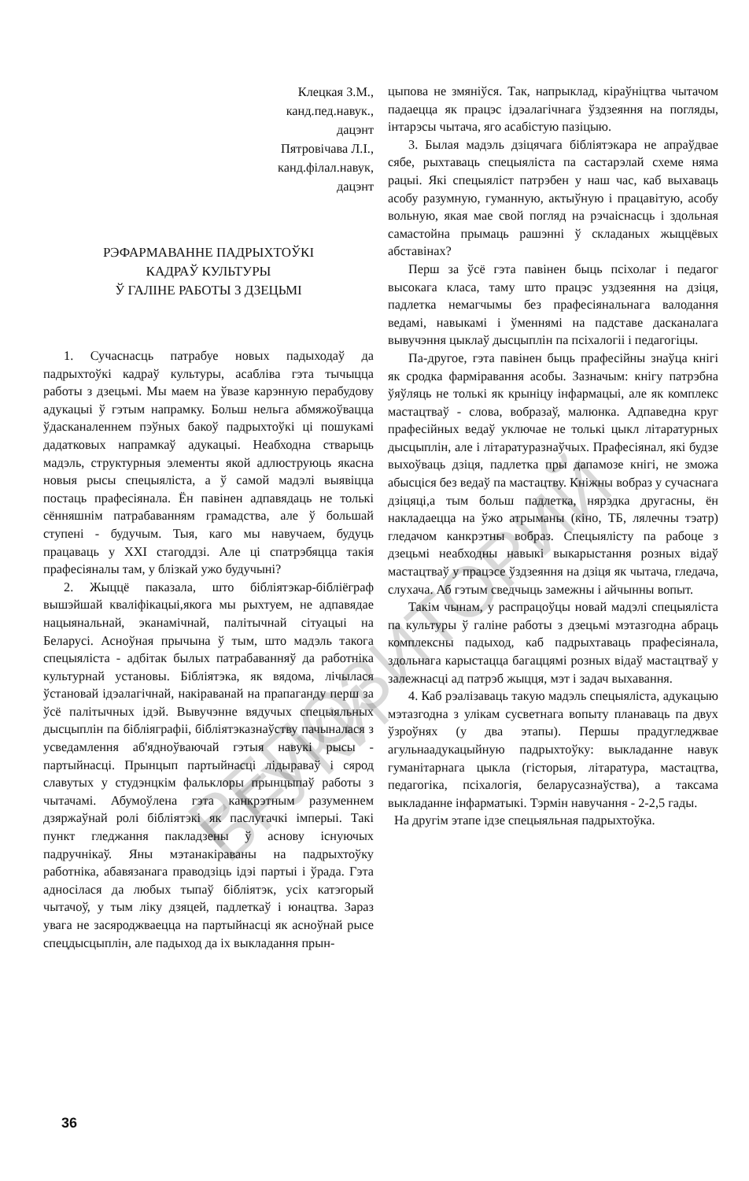Клецкая З.М.,
канд.пед.навук.,
дацэнт
Пятровічава Л.І.,
канд.філал.навук,
дацэнт
РЭФАРМАВАННЕ ПАДРЫХТОЎКІ
КАДРАЎ КУЛЬТУРЫ
Ў ГАЛІНЕ РАБОТЫ З ДЗЕЦЬМІ
1. Сучаснасць патрабуе новых падыходаў да падрыхтоўкі кадраў культуры, асабліва гэта тычыцца работы з дзецьмі. Мы маем на ўвазе карэнную перабудову адукацыі ў гэтым напрамку. Больш нельга абмяжоўвацца ўдасканаленнем пэўных бакоў падрыхтоўкі ці пошукамі дадатковых напрамкаў адукацыі. Неабходна стварыць мадэль, структурныя элементы якой адлюструюць якасна новыя рысы спецыяліста, а ў самой мадэлі выявіцца постаць прафесіянала. Ён павінен адпавядаць не толькі сённяшнім патрабаванням грамадства, але ў большай ступені - будучым. Тыя, каго мы навучаем, будуць працаваць у XXI стагоддзі. Але ці спатрэбяцца такія прафесіяналы там, у блізкай ужо будучыні?
2. Жыццё паказала, што бібліятэкар-бібліёграф вышэйшай кваліфікацыі,якога мы рыхтуем, не адпавядае нацыянальнай, эканамічнай, палітычнай сітуацыі на Беларусі. Асноўная прычына ў тым, што мадэль такога спецыяліста - адбітак былых патрабаванняў да работніка культурнай установы. Бібліятэка, як вядома, лічылася ўстановай ідэалагічнай, накіраванай на прапаганду перш за ўсё палітычных ідэй. Вывучэнне вядучых спецыяльных дысцыплін па бібліяграфіі, бібліятэказнаўству пачыналася з усведамлення аб'ядноўваючай гэтыя навукі рысы - партыйнасці. Прынцып партыйнасці лідыраваў і сярод славутых у студэнцкім фальклоры прынцыпаў работы з чытачамі. Абумоўлена гэта канкрэтным разуменнем дзяржаўнай ролі бібліятэкі як паслугачкі імперыі. Такі пункт гледжання пакладзены ў аснову існуючых падручнікаў. Яны мэтанакіраваны на падрыхтоўку работніка, абавязанага праводзіць ідэі партыі і ўрада. Гэта адносілася да любых тыпаў бібліятэк, усіх катэгорый чытачоў, у тым ліку дзяцей, падлеткаў і юнацтва. Зараз увага не засяроджваецца на партыйнасці як асноўнай рысе спецдысцыплін, але падыход да іх выкладання прын-
цыпова не змяніўся. Так, напрыклад, кіраўніцтва чытачом падаецца як працэс ідэалагічнага ўздзеяння на погляды, інтарэсы чытача, яго асабістую пазіцыю.
3. Былая мадэль дзіцячага бібліятэкара не апраўдвае сябе, рыхтаваць спецыяліста па састарэлай схеме няма рацыі. Які спецыяліст патрэбен у наш час, каб выхаваць асобу разумную, гуманную, актыўную і працавітую, асобу вольную, якая мае свой погляд на рэчаіснасць і здольная самастойна прымаць рашэнні ў складаных жыццёвых абставінах?
Перш за ўсё гэта павінен быць псіхолаг і педагог высокага класа, таму што працэс уздзеяння на дзіця, падлетка немагчымы без прафесіянальнага валодання ведамі, навыкамі і ўменнямі на падставе дасканалага вывучэння цыклаў дысцыплін па псіхалогіі і педагогіцы.
Па-другое, гэта павінен быць прафесійны знаўца кнігі як сродка фарміравання асобы. Зазначым: кнігу патрэбна ўяўляць не толькі як крыніцу інфармацыі, але як комплекс мастацтваў - слова, вобразаў, малюнка. Адпаведна круг прафесійных ведаў уключае не толькі цыкл літаратурных дысцыплін, але і літаратуразнаўчых. Прафесіянал, які будзе выхоўваць дзіця, падлетка пры дапамозе кнігі, не зможа абысціся без ведаў па мастацтву. Кніжны вобраз у сучаснага дзіцяці,а тым больш падлетка, нярэдка другасны, ён накладаецца на ўжо атрыманы (кіно, ТБ, лялечны тэатр) гледачом канкрэтны вобраз. Спецыялісту па рабоце з дзецьмі неабходны навыкі выкарыстання розных відаў мастацтваў у працэсе ўздзеяння на дзіця як чытача, гледача, слухача. Аб гэтым сведчыць замежны і айчынны вопыт.
Такім чынам, у распрацоўцы новай мадэлі спецыяліста па культуры ў галіне работы з дзецьмі мэтазгодна абраць комплексны падыход, каб падрыхтаваць прафесіянала, здольнага карыстацца багаццямі розных відаў мастацтваў у залежнасці ад патрэб жыцця, мэт і задач выхавання.
4. Каб рэалізаваць такую мадэль спецыяліста, адукацыю мэтазгодна з улікам сусветнага вопыту планаваць па двух ўзроўнях (у два этапы). Першы прадугледжвае агульнаадукацыйную падрыхтоўку: выкладанне навук гуманітарнага цыкла (гісторыя, літаратура, мастацтва, педагогіка, псіхалогія, беларусазнаўства), а таксама выкладанне інфарматыкі. Тэрмін навучання - 2-2,5 гады.
На другім этапе ідзе спецыяльная падрыхтоўка.
36
РЕПОЗИТОРИЙ БГУКИ